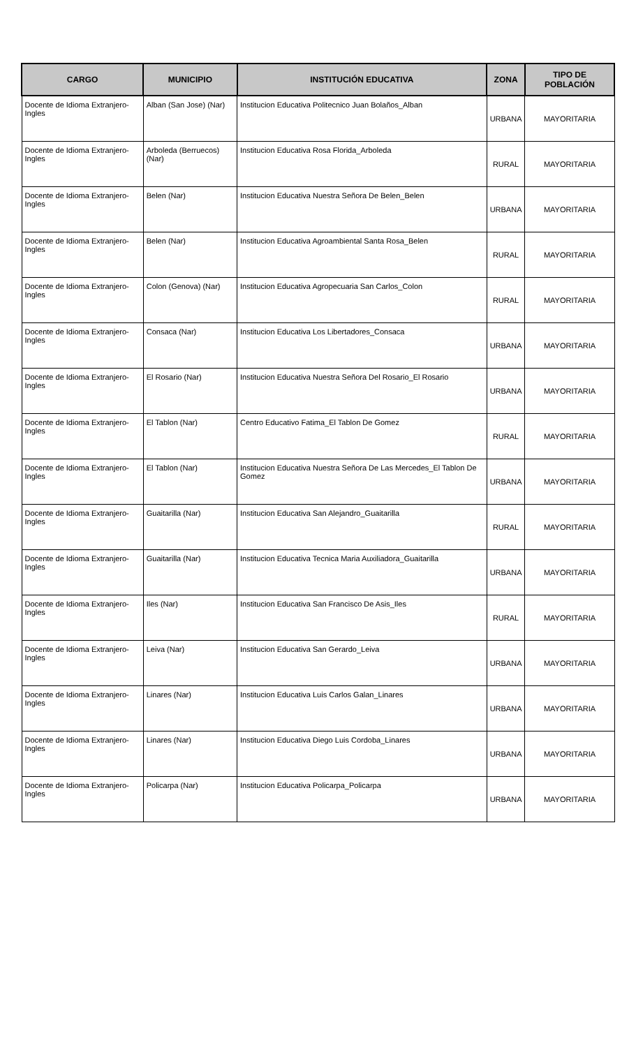| CARGO | MUNICIPIO | INSTITUCIÓN EDUCATIVA | ZONA | TIPO DE POBLACIÓN |
| --- | --- | --- | --- | --- |
| Docente de Idioma Extranjero-Ingles | Alban (San Jose) (Nar) | Institucion Educativa Politecnico Juan Bolaños_Alban | URBANA | MAYORITARIA |
| Docente de Idioma Extranjero-Ingles | Arboleda (Berruecos) (Nar) | Institucion Educativa Rosa Florida_Arboleda | RURAL | MAYORITARIA |
| Docente de Idioma Extranjero-Ingles | Belen (Nar) | Institucion Educativa Nuestra Señora De Belen_Belen | URBANA | MAYORITARIA |
| Docente de Idioma Extranjero-Ingles | Belen (Nar) | Institucion Educativa Agroambiental Santa Rosa_Belen | RURAL | MAYORITARIA |
| Docente de Idioma Extranjero-Ingles | Colon (Genova) (Nar) | Institucion Educativa Agropecuaria San Carlos_Colon | RURAL | MAYORITARIA |
| Docente de Idioma Extranjero-Ingles | Consaca (Nar) | Institucion Educativa Los Libertadores_Consaca | URBANA | MAYORITARIA |
| Docente de Idioma Extranjero-Ingles | El Rosario (Nar) | Institucion Educativa Nuestra Señora Del Rosario_El Rosario | URBANA | MAYORITARIA |
| Docente de Idioma Extranjero-Ingles | El Tablon (Nar) | Centro Educativo Fatima_El Tablon De Gomez | RURAL | MAYORITARIA |
| Docente de Idioma Extranjero-Ingles | El Tablon (Nar) | Institucion Educativa Nuestra Señora De Las Mercedes_El Tablon De Gomez | URBANA | MAYORITARIA |
| Docente de Idioma Extranjero-Ingles | Guaitarilla (Nar) | Institucion Educativa San Alejandro_Guaitarilla | RURAL | MAYORITARIA |
| Docente de Idioma Extranjero-Ingles | Guaitarilla (Nar) | Institucion Educativa Tecnica Maria Auxiliadora_Guaitarilla | URBANA | MAYORITARIA |
| Docente de Idioma Extranjero-Ingles | Iles (Nar) | Institucion Educativa San Francisco De Asis_Iles | RURAL | MAYORITARIA |
| Docente de Idioma Extranjero-Ingles | Leiva (Nar) | Institucion Educativa San Gerardo_Leiva | URBANA | MAYORITARIA |
| Docente de Idioma Extranjero-Ingles | Linares (Nar) | Institucion Educativa Luis Carlos Galan_Linares | URBANA | MAYORITARIA |
| Docente de Idioma Extranjero-Ingles | Linares (Nar) | Institucion Educativa Diego Luis Cordoba_Linares | URBANA | MAYORITARIA |
| Docente de Idioma Extranjero-Ingles | Policarpa (Nar) | Institucion Educativa Policarpa_Policarpa | URBANA | MAYORITARIA |